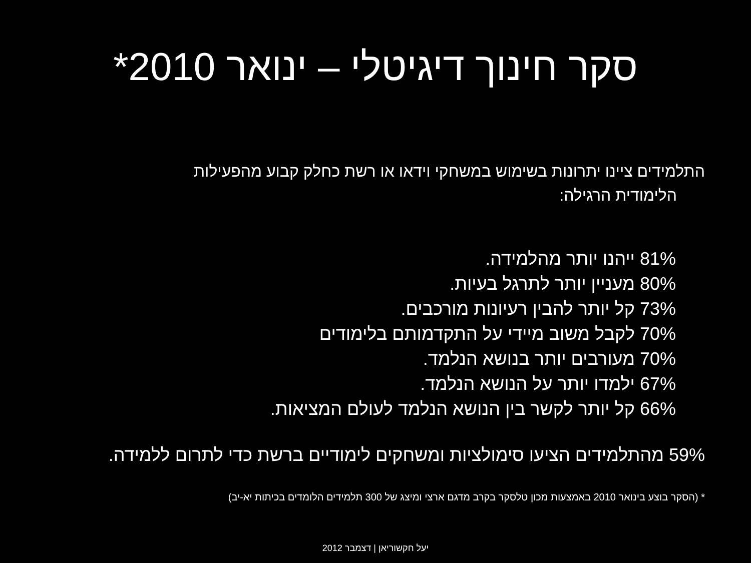סקר חינוך דיגיטלי – ינואר 2010*
התלמידים ציינו יתרונות בשימוש במשחקי וידאו או רשת כחלק קבוע מהפעילות
הלימודית הרגילה:
81% ייהנו יותר מהלמידה.
80% מעניין יותר לתרגל בעיות.
73% קל יותר להבין רעיונות מורכבים.
70% לקבל משוב מיידי על התקדמותם בלימודים
70% מעורבים יותר בנושא הנלמד.
67% ילמדו יותר על הנושא הנלמד.
66% קל יותר לקשר בין הנושא הנלמד לעולם המציאות.
59% מהתלמידים הציעו סימולציות ומשחקים לימודיים ברשת כדי לתרום ללמידה.
* (הסקר בוצע בינואר 2010 באמצעות מכון טלסקר בקרב מדגם ארצי ומיצג של 300 תלמידים הלומדים בכיתות יא-יב)
יעל חקשוריאן | דצמבר 2012